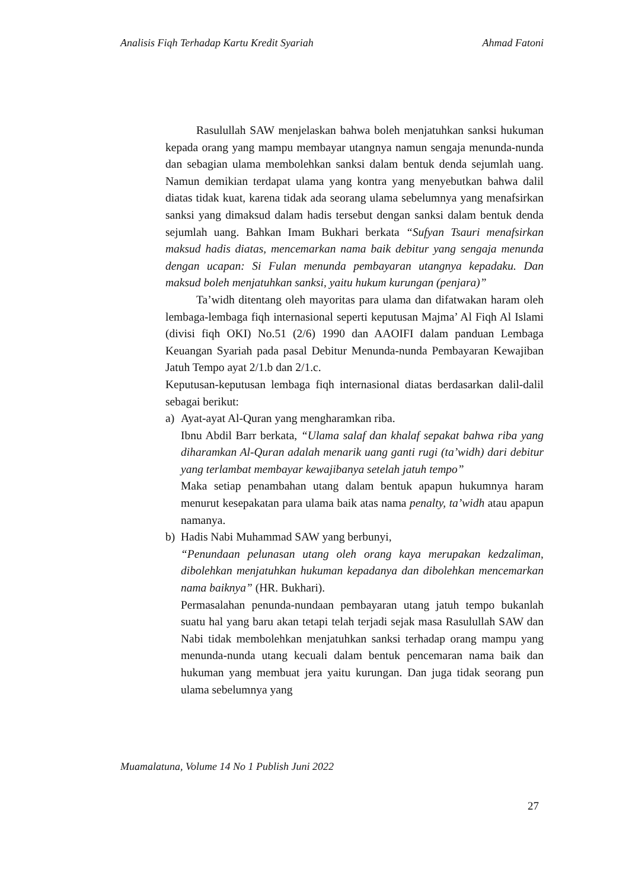Analisis Fiqh Terhadap Kartu Kredit Syariah Ahmad Fatoni
Rasulullah SAW menjelaskan bahwa boleh menjatuhkan sanksi hukuman kepada orang yang mampu membayar utangnya namun sengaja menunda-nunda dan sebagian ulama membolehkan sanksi dalam bentuk denda sejumlah uang. Namun demikian terdapat ulama yang kontra yang menyebutkan bahwa dalil diatas tidak kuat, karena tidak ada seorang ulama sebelumnya yang menafsirkan sanksi yang dimaksud dalam hadis tersebut dengan sanksi dalam bentuk denda sejumlah uang. Bahkan Imam Bukhari berkata “Sufyan Tsauri menafsirkan maksud hadis diatas, mencemarkan nama baik debitur yang sengaja menunda dengan ucapan: Si Fulan menunda pembayaran utangnya kepadaku. Dan maksud boleh menjatuhkan sanksi, yaitu hukum kurungan (penjara)”
Ta’widh ditentang oleh mayoritas para ulama dan difatwakan haram oleh lembaga-lembaga fiqh internasional seperti keputusan Majma’ Al Fiqh Al Islami (divisi fiqh OKI) No.51 (2/6) 1990 dan AAOIFI dalam panduan Lembaga Keuangan Syariah pada pasal Debitur Menunda-nunda Pembayaran Kewajiban Jatuh Tempo ayat 2/1.b dan 2/1.c.
Keputusan-keputusan lembaga fiqh internasional diatas berdasarkan dalil-dalil sebagai berikut:
a) Ayat-ayat Al-Quran yang mengharamkan riba.
Ibnu Abdil Barr berkata, “Ulama salaf dan khalaf sepakat bahwa riba yang diharamkan Al-Quran adalah menarik uang ganti rugi (ta’widh) dari debitur yang terlambat membayar kewajibanya setelah jatuh tempo”
Maka setiap penambahan utang dalam bentuk apapun hukumnya haram menurut kesepakatan para ulama baik atas nama penalty, ta’widh atau apapun namanya.
b) Hadis Nabi Muhammad SAW yang berbunyi,
“Penundaan pelunasan utang oleh orang kaya merupakan kedzaliman, dibolehkan menjatuhkan hukuman kepadanya dan dibolehkan mencemarkan nama baiknya” (HR. Bukhari).
Permasalahan penunda-nundaan pembayaran utang jatuh tempo bukanlah suatu hal yang baru akan tetapi telah terjadi sejak masa Rasulullah SAW dan Nabi tidak membolehkan menjatuhkan sanksi terhadap orang mampu yang menunda-nunda utang kecuali dalam bentuk pencemaran nama baik dan hukuman yang membuat jera yaitu kurungan. Dan juga tidak seorang pun ulama sebelumnya yang
Muamalatuna, Volume 14 No 1 Publish Juni 2022
27